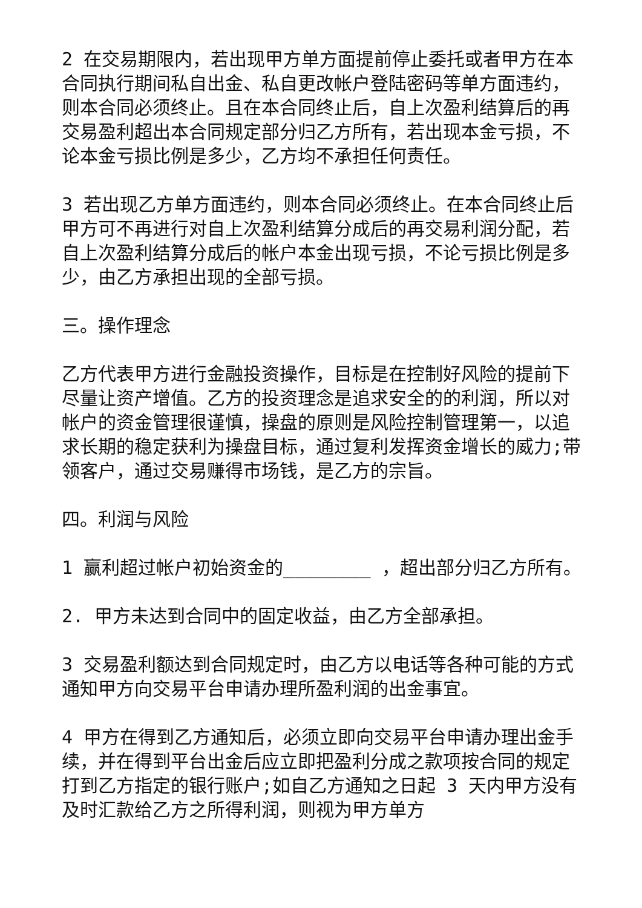2 在交易期限内，若出现甲方单方面提前停止委托或者甲方在本合同执行期间私自出金、私自更改帐户登陆密码等单方面违约，则本合同必须终止。且在本合同终止后，自上次盈利结算后的再交易盈利超出本合同规定部分归乙方所有，若出现本金亏损，不论本金亏损比例是多少，乙方均不承担任何责任。
3 若出现乙方单方面违约，则本合同必须终止。在本合同终止后甲方可不再进行对自上次盈利结算分成后的再交易利润分配，若自上次盈利结算分成后的帐户本金出现亏损，不论亏损比例是多少，由乙方承担出现的全部亏损。
三。操作理念
乙方代表甲方进行金融投资操作，目标是在控制好风险的提前下尽量让资产增值。乙方的投资理念是追求安全的的利润，所以对帐户的资金管理很谨慎，操盘的原则是风险控制管理第一，以追求长期的稳定获利为操盘目标，通过复利发挥资金增长的威力;带领客户，通过交易赚得市场钱，是乙方的宗旨。
四。利润与风险
1 赢利超过帐户初始资金的________ ，超出部分归乙方所有。
2. 甲方未达到合同中的固定收益，由乙方全部承担。
3 交易盈利额达到合同规定时，由乙方以电话等各种可能的方式通知甲方向交易平台申请办理所盈利润的出金事宜。
4 甲方在得到乙方通知后，必须立即向交易平台申请办理出金手续，并在得到平台出金后应立即把盈利分成之款项按合同的规定打到乙方指定的银行账户;如自乙方通知之日起 3 天内甲方没有及时汇款给乙方之所得利润，则视为甲方单方